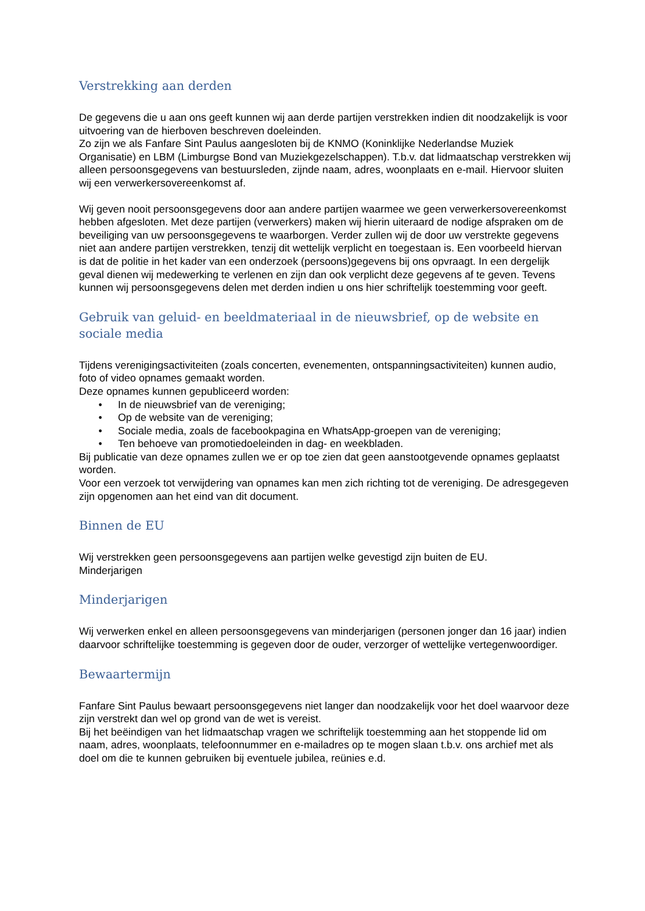Verstrekking aan derden
De gegevens die u aan ons geeft kunnen wij aan derde partijen verstrekken indien dit noodzakelijk is voor uitvoering van de hierboven beschreven doeleinden.
Zo zijn we als Fanfare Sint Paulus aangesloten bij de KNMO (Koninklijke Nederlandse Muziek Organisatie) en LBM (Limburgse Bond van Muziekgezelschappen). T.b.v. dat lidmaatschap verstrekken wij alleen persoonsgegevens van bestuursleden, zijnde naam, adres, woonplaats en e-mail. Hiervoor sluiten wij een verwerkersovereenkomst af.
Wij geven nooit persoonsgegevens door aan andere partijen waarmee we geen verwerkersovereenkomst hebben afgesloten. Met deze partijen (verwerkers) maken wij hierin uiteraard de nodige afspraken om de beveiliging van uw persoonsgegevens te waarborgen. Verder zullen wij de door uw verstrekte gegevens niet aan andere partijen verstrekken, tenzij dit wettelijk verplicht en toegestaan is. Een voorbeeld hiervan is dat de politie in het kader van een onderzoek (persoons)gegevens bij ons opvraagt. In een dergelijk geval dienen wij medewerking te verlenen en zijn dan ook verplicht deze gegevens af te geven. Tevens kunnen wij persoonsgegevens delen met derden indien u ons hier schriftelijk toestemming voor geeft.
Gebruik van geluid- en beeldmateriaal in de nieuwsbrief, op de website en sociale media
Tijdens verenigingsactiviteiten (zoals concerten, evenementen, ontspanningsactiviteiten) kunnen audio, foto of video opnames gemaakt worden.
Deze opnames kunnen gepubliceerd worden:
• In de nieuwsbrief van de vereniging;
• Op de website van de vereniging;
• Sociale media, zoals de facebookpagina en WhatsApp-groepen van de vereniging;
• Ten behoeve van promotiedoeleinden in dag- en weekbladen.
Bij publicatie van deze opnames zullen we er op toe zien dat geen aanstootgevende opnames geplaatst worden.
Voor een verzoek tot verwijdering van opnames kan men zich richting tot de vereniging. De adresgegeven zijn opgenomen aan het eind van dit document.
Binnen de EU
Wij verstrekken geen persoonsgegevens aan partijen welke gevestigd zijn buiten de EU.
Minderjarigen
Minderjarigen
Wij verwerken enkel en alleen persoonsgegevens van minderjarigen (personen jonger dan 16 jaar) indien daarvoor schriftelijke toestemming is gegeven door de ouder, verzorger of wettelijke vertegenwoordiger.
Bewaartermijn
Fanfare Sint Paulus bewaart persoonsgegevens niet langer dan noodzakelijk voor het doel waarvoor deze zijn verstrekt dan wel op grond van de wet is vereist.
Bij het beëindigen van het lidmaatschap vragen we schriftelijk toestemming aan het stoppende lid om naam, adres, woonplaats, telefoonnummer en e-mailadres op te mogen slaan t.b.v. ons archief met als doel om die te kunnen gebruiken bij eventuele jubilea, reünies e.d.